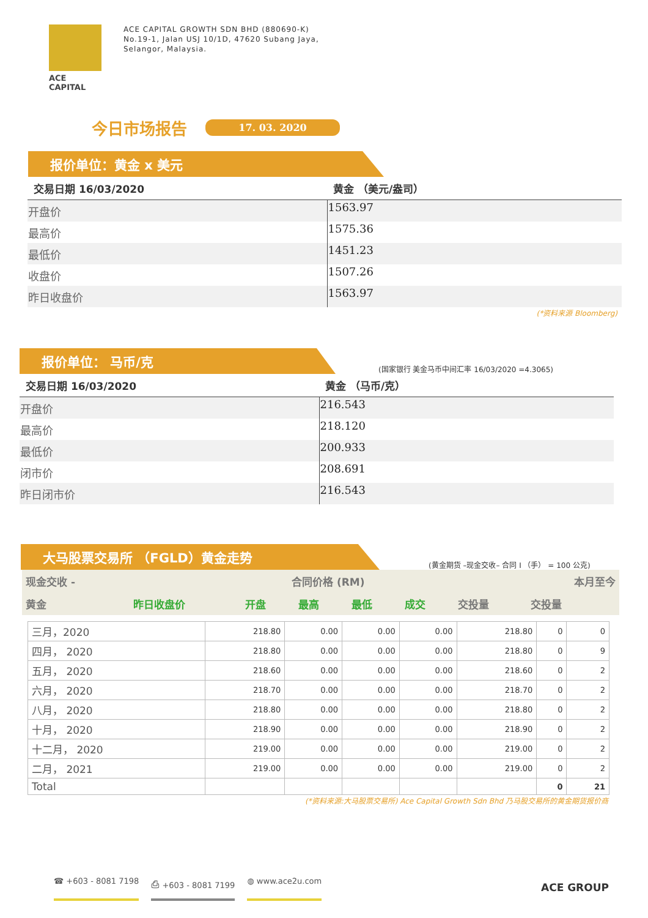ACE CAPITAL
ACE CAPITAL GROWTH SDN BHD (880690-K)
No.19-1, Jalan USJ 10/1D, 47620 Subang Jaya,
Selangor, Malaysia.
今日市场报告
17. 03. 2020
报价单位：黄金 x 美元
| 交易日期 16/03/2020 | 黄金 （美元/盎司） |
| --- | --- |
| 开盘价 | 1563.97 |
| 最高价 | 1575.36 |
| 最低价 | 1451.23 |
| 收盘价 | 1507.26 |
| 昨日收盘价 | 1563.97 |
(*资料来源 Bloomberg)
报价单位： 马币/克
(国家银行 美金马币中间汇率 16/03/2020 =4.3065)
| 交易日期 16/03/2020 | 黄金 （马币/克） |
| --- | --- |
| 开盘价 | 216.543 |
| 最高价 | 218.120 |
| 最低价 | 200.933 |
| 闭市价 | 208.691 |
| 昨日闭市价 | 216.543 |
大马股票交易所 （FGLD）黄金走势
(黄金期货 –现金交收– 合同 I （手） = 100 公克)
| 现金交收 - | 合同价格 (RM) | | | | | | 本月至今 |
| 黄金 | 昨日收盘价 | 开盘 | 最高 | 最低 | 成交 | 交投量 | 交投量 |
| 三月，2020 | 218.80 | 0.00 | 0.00 | 0.00 | 218.80 | 0 | 0 |
| 四月， 2020 | 218.80 | 0.00 | 0.00 | 0.00 | 218.80 | 0 | 9 |
| 五月， 2020 | 218.60 | 0.00 | 0.00 | 0.00 | 218.60 | 0 | 2 |
| 六月， 2020 | 218.70 | 0.00 | 0.00 | 0.00 | 218.70 | 0 | 2 |
| 八月， 2020 | 218.80 | 0.00 | 0.00 | 0.00 | 218.80 | 0 | 2 |
| 十月， 2020 | 218.90 | 0.00 | 0.00 | 0.00 | 218.90 | 0 | 2 |
| 十二月， 2020 | 219.00 | 0.00 | 0.00 | 0.00 | 219.00 | 0 | 2 |
| 二月， 2021 | 219.00 | 0.00 | 0.00 | 0.00 | 219.00 | 0 | 2 |
| Total | | | | | | 0 | 21 |
(*资料来源:大马股票交易所) Ace Capital Growth Sdn Bhd 乃马股交易所的黄金期货报价商
☎ +603 - 8081 7198 ⎙ +603 - 8081 7199 ◍ www.ace2u.com
ACE GROUP